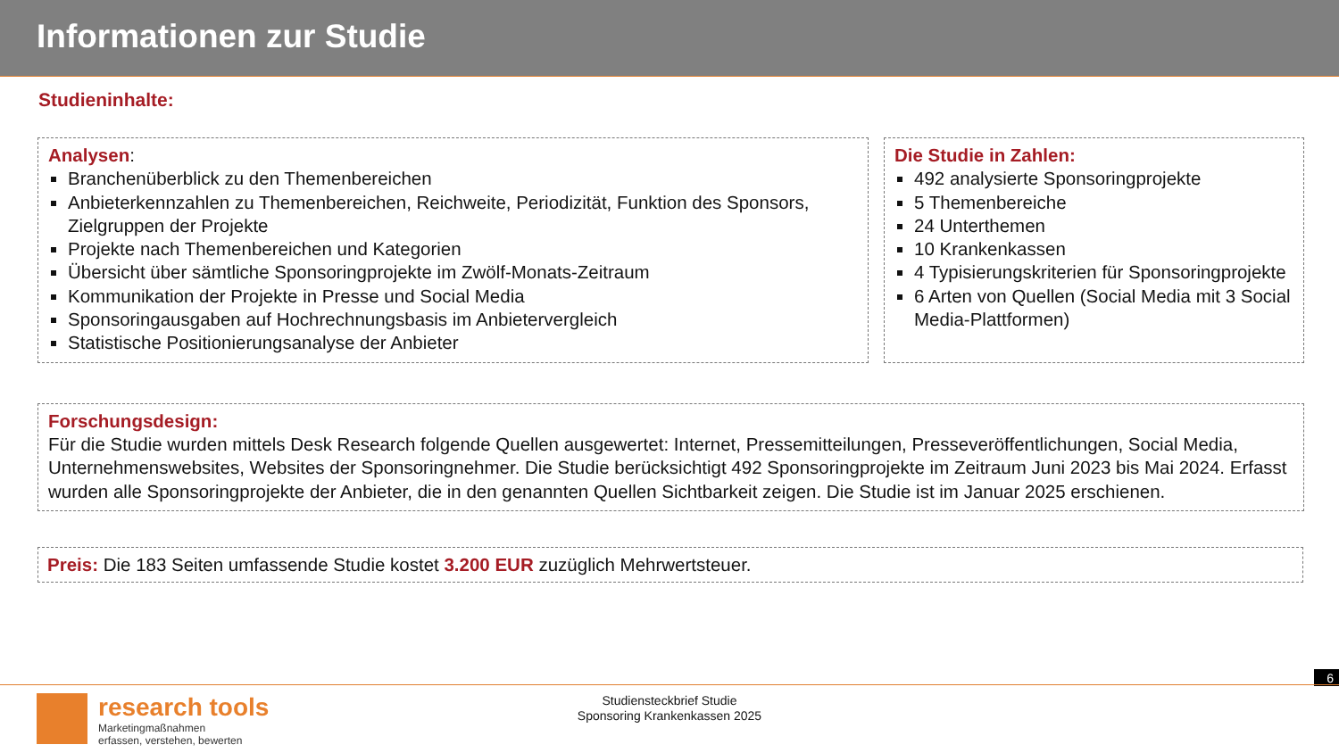Informationen zur Studie
Studieninhalte:
Analysen:
Branchenüberblick zu den Themenbereichen
Anbieterkennzahlen zu Themenbereichen, Reichweite, Periodizität, Funktion des Sponsors, Zielgruppen der Projekte
Projekte nach Themenbereichen und Kategorien
Übersicht über sämtliche Sponsoringprojekte im Zwölf-Monats-Zeitraum
Kommunikation der Projekte in Presse und Social Media
Sponsoringausgaben auf Hochrechnungsbasis im Anbietervergleich
Statistische Positionierungsanalyse der Anbieter
Die Studie in Zahlen:
492 analysierte Sponsoringprojekte
5 Themenbereiche
24 Unterthemen
10 Krankenkassen
4 Typisierungskriterien für Sponsoringprojekte
6 Arten von Quellen (Social Media mit 3 Social Media-Plattformen)
Forschungsdesign:
Für die Studie wurden mittels Desk Research folgende Quellen ausgewertet: Internet, Pressemitteilungen, Presseveröffentlichungen, Social Media, Unternehmenswebsites, Websites der Sponsoringnehmer. Die Studie berücksichtigt 492 Sponsoringprojekte im Zeitraum Juni 2023 bis Mai 2024. Erfasst wurden alle Sponsoringprojekte der Anbieter, die in den genannten Quellen Sichtbarkeit zeigen. Die Studie ist im Januar 2025 erschienen.
Preis: Die 183 Seiten umfassende Studie kostet 3.200 EUR zuzüglich Mehrwertsteuer.
6
research tools
Marketingmaßnahmen
erfassen, verstehen, bewerten
Studiensteckbrief Studie
Sponsoring Krankenkassen 2025